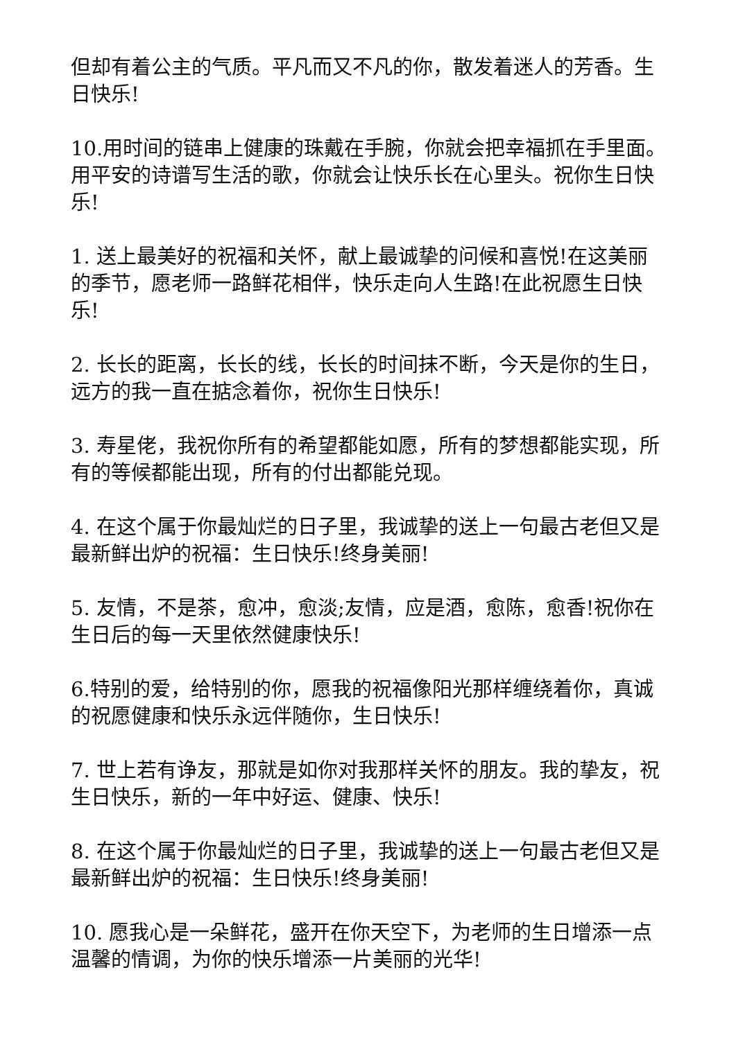但却有着公主的气质。平凡而又不凡的你，散发着迷人的芳香。生日快乐!
10.用时间的链串上健康的珠戴在手腕，你就会把幸福抓在手里面。用平安的诗谱写生活的歌，你就会让快乐长在心里头。祝你生日快乐!
1. 送上最美好的祝福和关怀，献上最诚挚的问候和喜悦!在这美丽的季节，愿老师一路鲜花相伴，快乐走向人生路!在此祝愿生日快乐!
2. 长长的距离，长长的线，长长的时间抹不断，今天是你的生日，远方的我一直在掂念着你，祝你生日快乐!
3. 寿星佬，我祝你所有的希望都能如愿，所有的梦想都能实现，所有的等候都能出现，所有的付出都能兑现。
4. 在这个属于你最灿烂的日子里，我诚挚的送上一句最古老但又是最新鲜出炉的祝福：生日快乐!终身美丽!
5. 友情，不是茶，愈冲，愈淡;友情，应是酒，愈陈，愈香!祝你在生日后的每一天里依然健康快乐!
6.特别的爱，给特别的你，愿我的祝福像阳光那样缠绕着你，真诚的祝愿健康和快乐永远伴随你，生日快乐!
7. 世上若有诤友，那就是如你对我那样关怀的朋友。我的挚友，祝生日快乐，新的一年中好运、健康、快乐!
8. 在这个属于你最灿烂的日子里，我诚挚的送上一句最古老但又是最新鲜出炉的祝福：生日快乐!终身美丽!
10. 愿我心是一朵鲜花，盛开在你天空下，为老师的生日增添一点温馨的情调，为你的快乐增添一片美丽的光华!